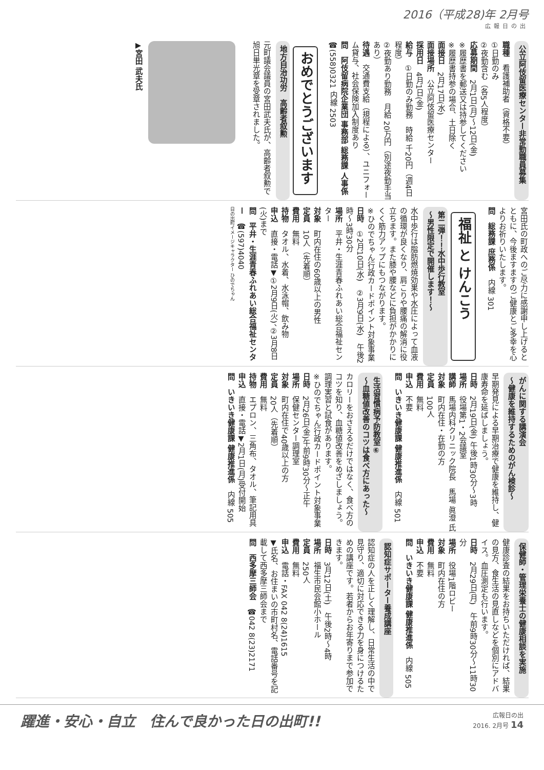2016（平成28)年 2月号
広報日の出
公立阿伎留医療センター非常勤職員募集
職種　看護補助者（資格不要）
①日勤のみ
②夜勤含む（各5人程度）
応募期間　2月1日(月)～12日(金)
※履歴書を郵送又は持参してください
※履歴書持参の場合、土日除く
面接日　2月17日(水)
面接場所　公立阿伎留医療センター
採用日　4月1日(金)
給与　①日勤のみ勤務　時給 千20円（週4日程度）
②夜勤あり勤務　月給 20万円（別途夜勤手当あり）
待遇　交通費支給（規程による）、ユニフォーム貸与、社会保険加入制度あり
問　阿伎留病院企業団 事務部 総務課 人事係　☎(558)0321 内線 2503
おめでとうございます
地方自治功労　高齢者叙勲
元町議会議員の宮田武夫氏が、高齢者叙勲で旭日単光章を受章されました。
▶宮田 武夫氏
宮田氏の町政へのご尽力に感謝申し上げるとともに、今後ますますのご健康とご多幸を心よりお祈りいたします。
問　総務課 庶務係　内線 301
福祉 と けんこう
第二弾！！水中歩行教室
～男性限定で開催します！～
水中歩行は脂肪燃焼効果や水圧によって血液の循環が良くなり、肩こりや腰痛の解消に役立ちます。また膝や腰などに負担がかかりにくく筋力アップにもつながります。
※ひのでちゃん行政カードポイント対象事業
日時　①2月10日(水)　②3月9日(水)　午後2時～3時30分
場所　平井・生涯青春ふれあい総合福祉センター
対象　町内在住の60歳以上の男性
定員　10人（先着順）
費用　無料
持物　タオル、水着、水泳帽、飲み物
申込　直接・電話▼①2月9日(火)、②3月8日(火)まで
問　平井・生涯青春ふれあい総合福祉センター　☎(597)4040
日の出町イメージキャラクター ひのでちゃん
がんに関する講演会
～健康を維持するためのがん検診～
早期発見による早期治療で健康を維持し、健康寿命を延ばしましょう。
日時　2月19日(金) 午後1時30分～3時
場所　役場第1・2会議室
講師　馬場内科クリニック院長　馬場 眞澄 氏
対象　町内在住・在勤の方
定員　100人
費用　無料
申込　不要
問　いきいき健康課 健康推進係　内線 501
生活習慣病予防教室⑥
～血糖値改善のコツは食べ方にあった～
カロリーをおさえるだけではなく、食べ方のコツを知り、血糖値改善をめざしましょう。調理実習と試食があります。
※ひのでちゃん行政カードポイント対象事業
日時　2月26日(金)午前9時30分～正午
場所　保健センター調理室
対象　町内在住で40歳以上の方
定員　20人（先着順）
費用　無料
持物　エプロン、三角布、タオル、筆記用具
申込　直接・電話▼2月1日(月)受付開始
問　いきいき健康課 健康推進係　内線 505
保健師・管理栄養士の健康相談を実施
健康診査の結果をお持ちいただければ、結果の見方、食生活の見直しなどを個別にアドバイス。血圧測定も行います。
日時　2月29日(月)　午前9時30分～11時30分
場所　役場1階ロビー
対象　町内在住の方
費用　無料
申込　不要
問　いきいき健康課 健康推進係　内線 505
認知症サポーター養成講座
認知症の人を正しく理解し、日常生活の中で見守り、適切に対応できる力を身につけるための講座です。若者からお年寄りまで参加できます。
日時　3月12日(土)　午後2時～4時
場所　福生市民会館小ホール
定員　250人
費用　無料
申込　電話・FAX 042 8(24)1615
▼氏名、お住まいの市町村名、電話番号を記載して西多摩三師会まで
問　西多摩三師会　☎042 8(23)2171
躍進・安心・自立　住んで良かった日の出町!!
広報日の出
2016. 2月号 14